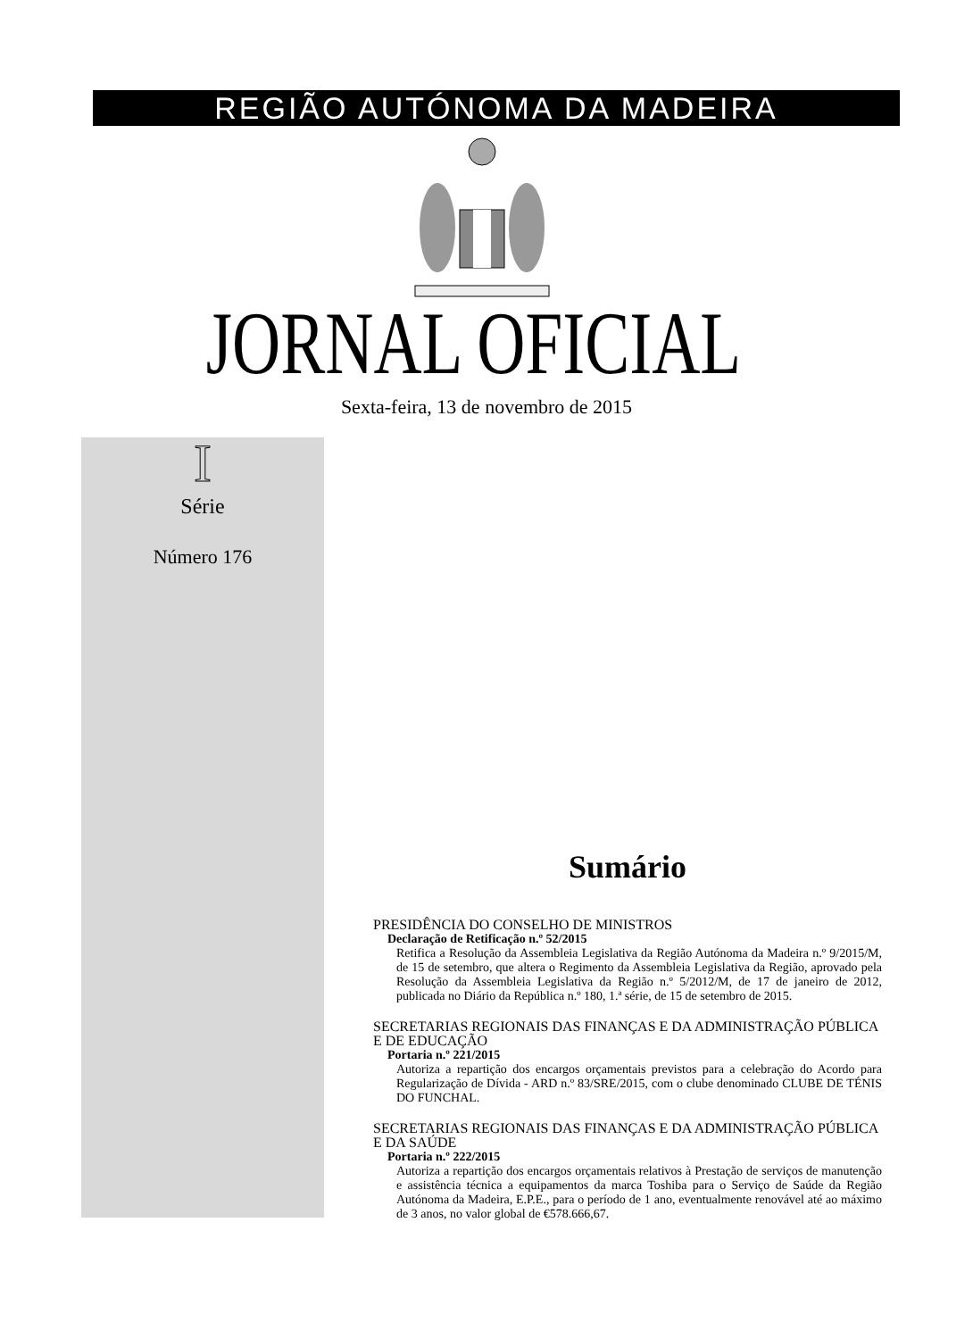REGIÃO AUTÓNOMA DA MADEIRA
JORNAL OFICIAL
Sexta-feira, 13 de novembro de 2015
I
Série
Número 176
Sumário
PRESIDÊNCIA DO CONSELHO DE MINISTROS
Declaração de Retificação n.º 52/2015
Retifica a Resolução da Assembleia Legislativa da Região Autónoma da Madeira n.º 9/2015/M, de 15 de setembro, que altera o Regimento da Assembleia Legislativa da Região, aprovado pela Resolução da Assembleia Legislativa da Região n.º 5/2012/M, de 17 de janeiro de 2012, publicada no Diário da República n.º 180, 1.ª série, de 15 de setembro de 2015.
SECRETARIAS REGIONAIS DAS FINANÇAS E DA ADMINISTRAÇÃO PÚBLICA E DE EDUCAÇÃO
Portaria n.º 221/2015
Autoriza a repartição dos encargos orçamentais previstos para a celebração do Acordo para Regularização de Dívida - ARD n.º 83/SRE/2015, com o clube denominado CLUBE DE TÉNIS DO FUNCHAL.
SECRETARIAS REGIONAIS DAS FINANÇAS E DA ADMINISTRAÇÃO PÚBLICA E DA SAÚDE
Portaria n.º 222/2015
Autoriza a repartição dos encargos orçamentais relativos à Prestação de serviços de manutenção e assistência técnica a equipamentos da marca Toshiba para o Serviço de Saúde da Região Autónoma da Madeira, E.P.E., para o período de 1 ano, eventualmente renovável até ao máximo de 3 anos, no valor global de €578.666,67.